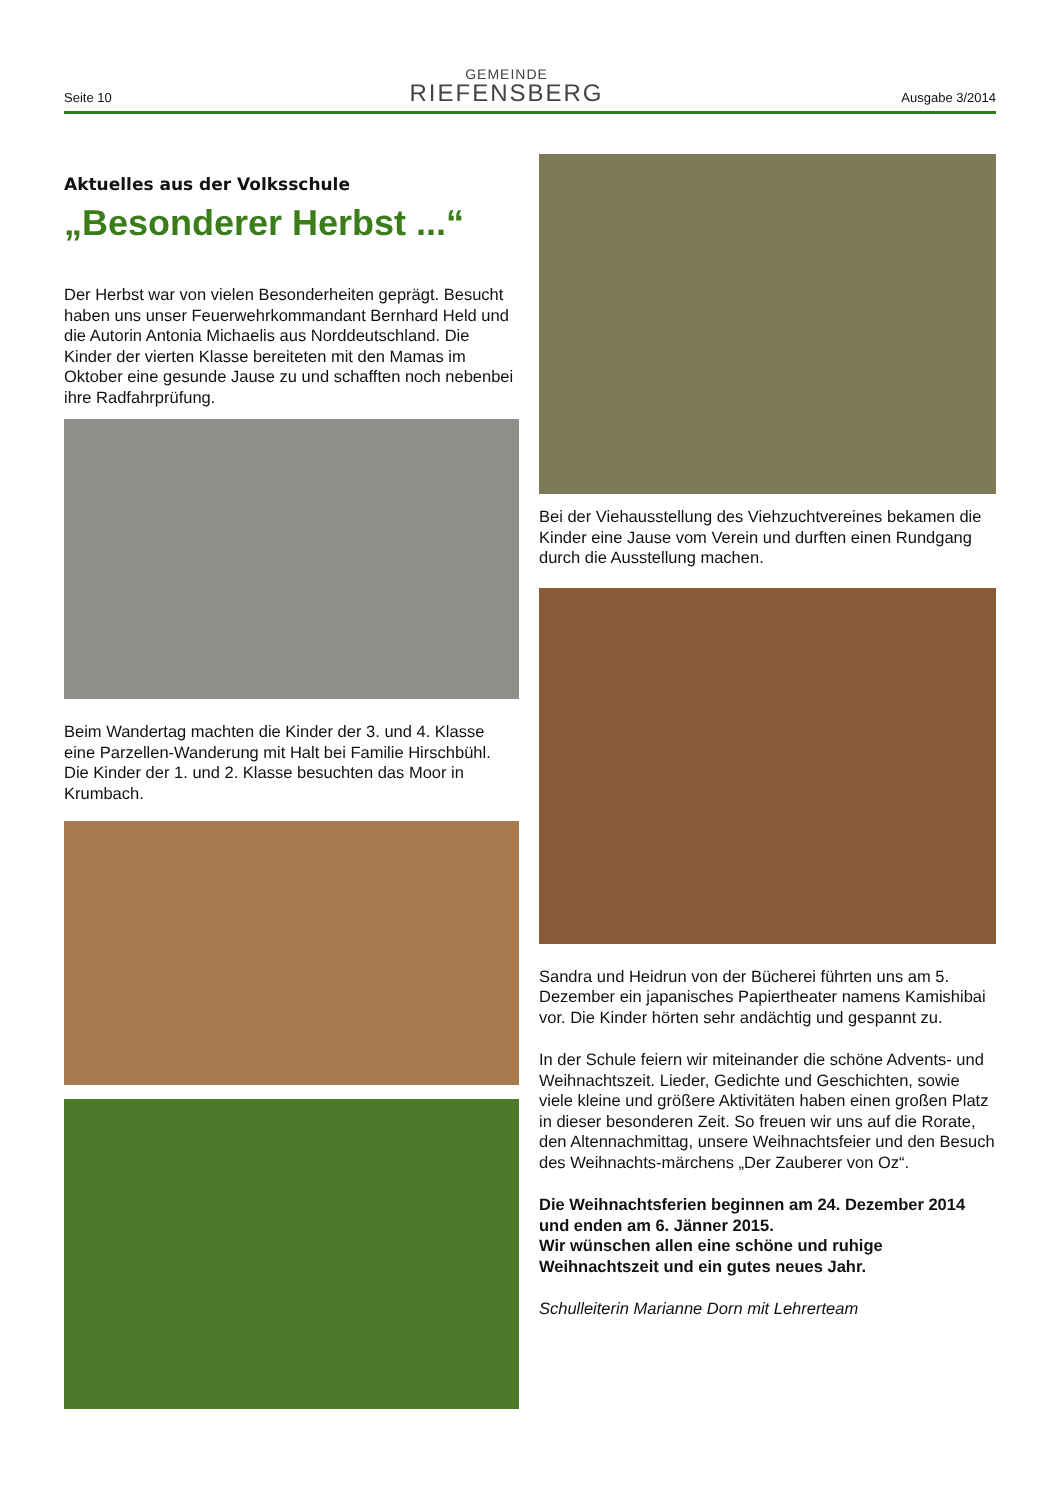Seite 10
GEMEINDE
RIEFENSBERG
Ausgabe 3/2014
Aktuelles aus der Volksschule
„Besonderer Herbst ...“
Der Herbst war von vielen Besonderheiten geprägt. Besucht haben uns unser Feuerwehrkommandant Bernhard Held und die Autorin Antonia Michaelis aus Norddeutschland. Die Kinder der vierten Klasse bereiteten mit den Mamas im Oktober eine gesunde Jause zu und schafften noch nebenbei ihre Radfahrprüfung.
Beim Wandertag machten die Kinder der 3. und 4. Klasse eine Parzellen-Wanderung mit Halt bei Familie Hirschbühl. Die Kinder der 1. und 2. Klasse besuchten das Moor in Krumbach.
Bei der Viehausstellung des Viehzuchtvereines bekamen die Kinder eine Jause vom Verein und durften einen Rundgang durch die Ausstellung machen.
Sandra und Heidrun von der Bücherei führten uns am 5. Dezember ein japanisches Papiertheater namens Kamishibai vor. Die Kinder hörten sehr andächtig und gespannt zu.
In der Schule feiern wir miteinander die schöne Advents- und Weihnachtszeit. Lieder, Gedichte und Geschichten, sowie viele kleine und größere Aktivitäten haben einen großen Platz in dieser besonderen Zeit. So freuen wir uns auf die Rorate, den Altennachmittag, unsere Weihnachtsfeier und den Besuch des Weihnachts-märchens „Der Zauberer von Oz“.
Die Weihnachtsferien beginnen am 24. Dezember 2014 und enden am 6. Jänner 2015.
Wir wünschen allen eine schöne und ruhige Weihnachtszeit und ein gutes neues Jahr.
Schulleiterin Marianne Dorn mit Lehrerteam